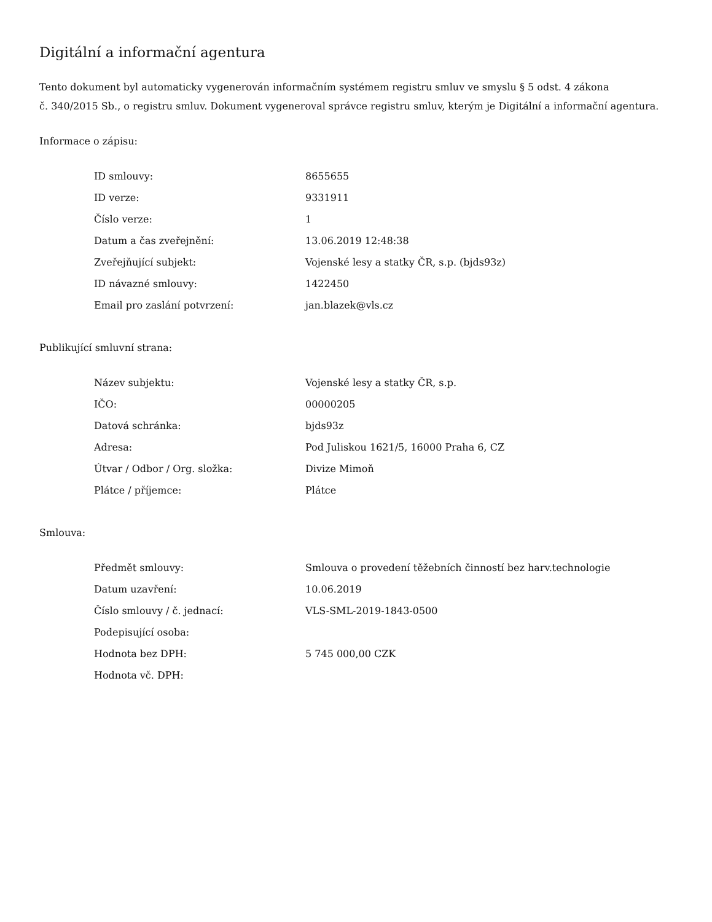Digitální a informační agentura
Tento dokument byl automaticky vygenerován informačním systémem registru smluv ve smyslu § 5 odst. 4 zákona
č. 340/2015 Sb., o registru smluv. Dokument vygeneroval správce registru smluv, kterým je Digitální a informační agentura.
Informace o zápisu:
| ID smlouvy: | 8655655 |
| ID verze: | 9331911 |
| Číslo verze: | 1 |
| Datum a čas zveřejnění: | 13.06.2019 12:48:38 |
| Zveřejňující subjekt: | Vojenské lesy a statky ČR, s.p. (bjds93z) |
| ID návazné smlouvy: | 1422450 |
| Email pro zaslání potvrzení: | jan.blazek@vls.cz |
Publikující smluvní strana:
| Název subjektu: | Vojenské lesy a statky ČR, s.p. |
| IČO: | 00000205 |
| Datová schránka: | bjds93z |
| Adresa: | Pod Juliskou 1621/5, 16000 Praha 6, CZ |
| Útvar / Odbor / Org. složka: | Divize Mimoň |
| Plátce / příjemce: | Plátce |
Smlouva:
| Předmět smlouvy: | Smlouva o provedení těžebních činností bez harv.technologie |
| Datum uzavření: | 10.06.2019 |
| Číslo smlouvy / č. jednací: | VLS-SML-2019-1843-0500 |
| Podepisující osoba: | |
| Hodnota bez DPH: | 5 745 000,00 CZK |
| Hodnota vč. DPH: | |